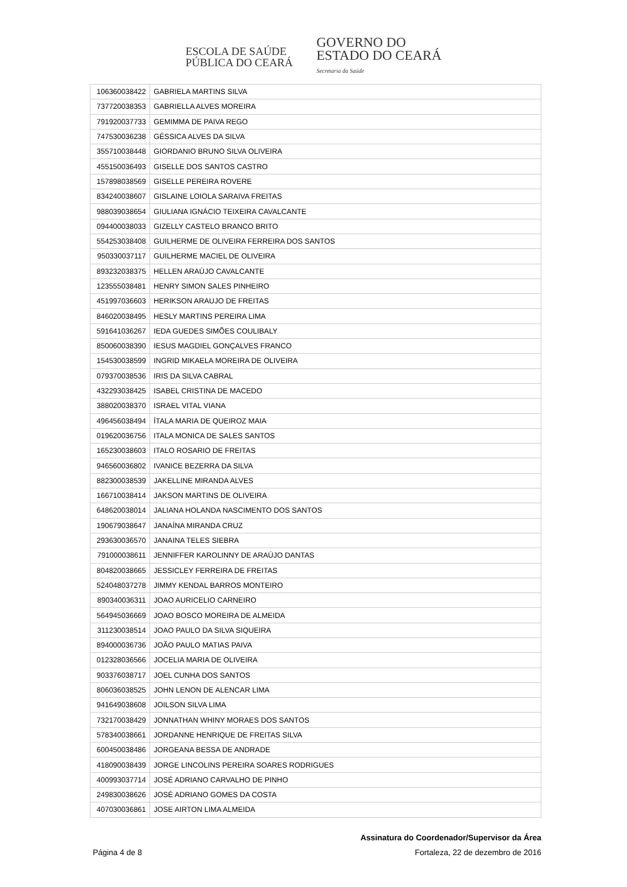ESCOLA DE SAÚDE
PÚBLICA DO CEARÁ
GOVERNO DO
ESTADO DO CEARÁ
Secretaria da Saúde
| 106360038422 | GABRIELA MARTINS SILVA |
| 737720038353 | GABRIELLA ALVES MOREIRA |
| 791920037733 | GEMIMMA DE PAIVA REGO |
| 747530036238 | GÉSSICA ALVES DA SILVA |
| 355710038448 | GIORDANIO BRUNO SILVA OLIVEIRA |
| 455150036493 | GISELLE DOS SANTOS CASTRO |
| 157898038569 | GISELLE PEREIRA ROVERE |
| 834240038607 | GISLAINE LOIOLA SARAIVA FREITAS |
| 988039038654 | GIULIANA IGNÁCIO TEIXEIRA CAVALCANTE |
| 094400038033 | GIZELLY CASTELO BRANCO BRITO |
| 554253038408 | GUILHERME DE OLIVEIRA FERREIRA DOS SANTOS |
| 950330037117 | GUILHERME MACIEL DE OLIVEIRA |
| 893232038375 | HELLEN ARAÚJO CAVALCANTE |
| 123555038481 | HENRY SIMON SALES PINHEIRO |
| 451997036603 | HERIKSON ARAUJO DE FREITAS |
| 846020038495 | HESLY MARTINS PEREIRA LIMA |
| 591641036267 | IEDA GUEDES SIMÕES COULIBALY |
| 850060038390 | IESUS MAGDIEL GONÇALVES FRANCO |
| 154530038599 | INGRID MIKAELA MOREIRA DE OLIVEIRA |
| 079370038536 | IRIS DA SILVA CABRAL |
| 432293038425 | ISABEL CRISTINA DE MACEDO |
| 388020038370 | ISRAEL VITAL VIANA |
| 496456038494 | ÍTALA MARIA DE QUEIROZ MAIA |
| 019620036756 | ITALA MONICA DE SALES SANTOS |
| 165230038603 | ITALO ROSARIO DE FREITAS |
| 946560036802 | IVANICE BEZERRA DA SILVA |
| 882300038539 | JAKELLINE MIRANDA ALVES |
| 166710038414 | JAKSON MARTINS DE OLIVEIRA |
| 648620038014 | JALIANA HOLANDA NASCIMENTO DOS SANTOS |
| 190679038647 | JANAÍNA MIRANDA CRUZ |
| 293630036570 | JANAINA TELES SIEBRA |
| 791000038611 | JENNIFFER KAROLINNY DE ARAÚJO DANTAS |
| 804820038665 | JESSICLEY FERREIRA DE FREITAS |
| 524048037278 | JIMMY KENDAL BARROS MONTEIRO |
| 890340036311 | JOAO AURICELIO CARNEIRO |
| 564945036669 | JOAO BOSCO MOREIRA DE ALMEIDA |
| 311230038514 | JOAO PAULO DA SILVA SIQUEIRA |
| 894000036736 | JOÃO PAULO MATIAS PAIVA |
| 012328036566 | JOCELIA MARIA DE OLIVEIRA |
| 903376038717 | JOEL CUNHA DOS SANTOS |
| 806036038525 | JOHN LENON DE ALENCAR LIMA |
| 941649038608 | JOILSON SILVA LIMA |
| 732170038429 | JONNATHAN WHINY MORAES DOS SANTOS |
| 578340038661 | JORDANNE HENRIQUE DE FREITAS SILVA |
| 600450038486 | JORGEANA BESSA DE ANDRADE |
| 418090038439 | JORGE LINCOLINS PEREIRA SOARES RODRIGUES |
| 400993037714 | JOSÉ ADRIANO CARVALHO DE PINHO |
| 249830038626 | JOSÉ ADRIANO GOMES DA COSTA |
| 407030036861 | JOSE AIRTON LIMA ALMEIDA |
Assinatura do Coordenador/Supervisor da Área
Página 4 de 8 Fortaleza, 22 de dezembro de 2016